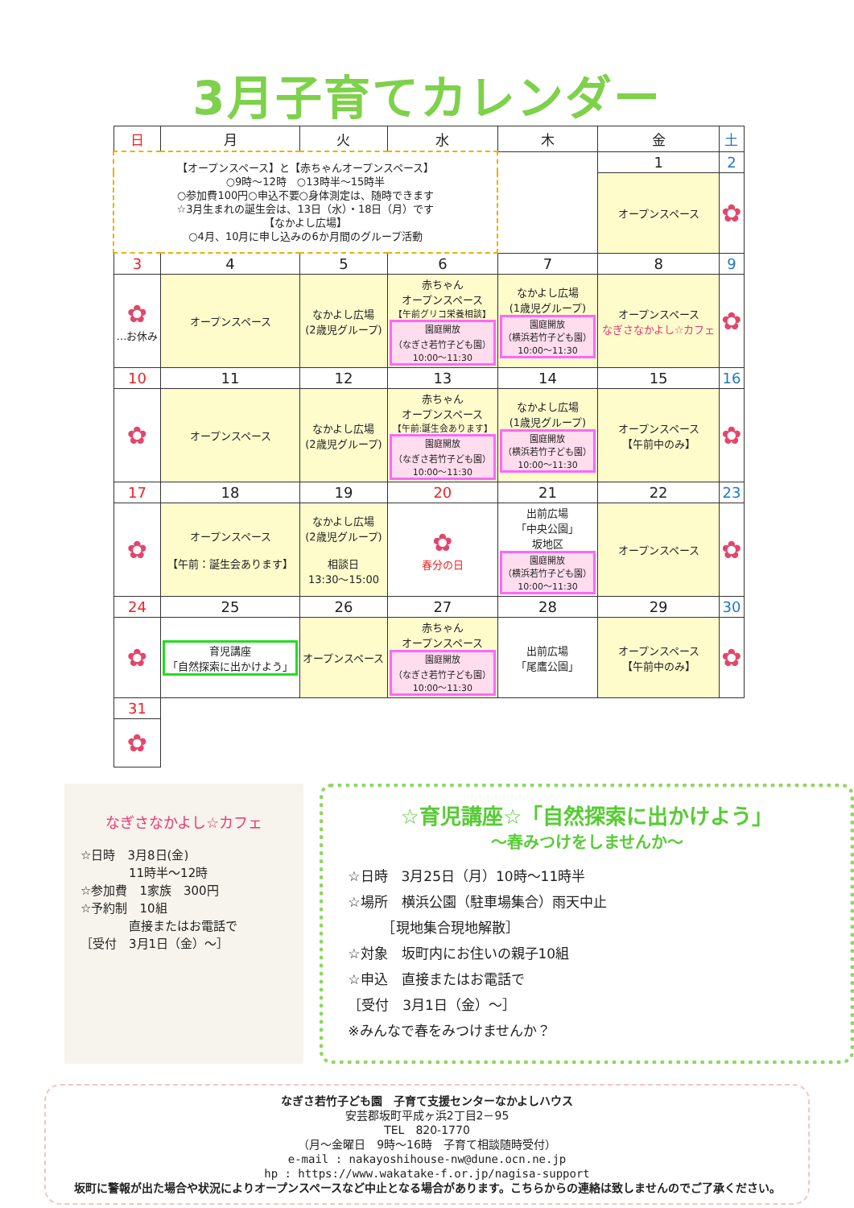3月子育てカレンダー
| 日 | 月 | 火 | 水 | 木 | 金 | 土 |
| --- | --- | --- | --- | --- | --- | --- |
| 【オープンスペース】と【赤ちゃんオープンスペース】 ○9時～12時 ○13時半～15時半 ○参加費100円○申込不要○身体測定は、随時できます ☆3月生まれの誕生会は、13日（水）・18日（月）です 【なかよし広場】 ○4月、10月に申し込みの6か月間のグループ活動 | | | | | 1 | 2 |
| | | | | | オープンスペース | ✿ |
| 3 | 4 | 5 | 6 | 7 | 8 | 9 |
| ✿ …お休み | オープンスペース | なかよし広場 (2歳児グループ) | 赤ちゃん オープンスペース 【午前グリコ栄養相談】 園庭開放 （なぎさ若竹子ども園） 10:00～11:30 | なかよし広場 (1歳児グループ) 園庭開放 （横浜若竹子ども園） 10:00～11:30 | オープンスペース なぎさなかよし☆カフェ | ✿ |
| 10 | 11 | 12 | 13 | 14 | 15 | 16 |
| ✿ | オープンスペース | なかよし広場 (2歳児グループ) | 赤ちゃん オープンスペース 【午前:誕生会あります】 園庭開放 （なぎさ若竹子ども園） 10:00～11:30 | なかよし広場 (1歳児グループ) 園庭開放 （横浜若竹子ども園） 10:00～11:30 | オープンスペース 【午前中のみ】 | ✿ |
| 17 | 18 | 19 | 20 | 21 | 22 | 23 |
| ✿ | オープンスペース 【午前：誕生会あります】 | なかよし広場 (2歳児グループ) 相談日 13:30～15:00 | ✿ 春分の日 | 出前広場 「中央公園」 坂地区 園庭開放 （横浜若竹子ども園） 10:00～11:30 | オープンスペース | ✿ |
| 24 | 25 | 26 | 27 | 28 | 29 | 30 |
| ✿ | 育児講座 「自然探索に出かけよう」 | オープンスペース | 赤ちゃん オープンスペース 園庭開放 （なぎさ若竹子ども園） 10:00～11:30 | 出前広場 「尾鷹公園」 | オープンスペース 【午前中のみ】 | ✿ |
| 31 | | | | | | |
| ✿ | | | | | | |
なぎさなかよし☆カフェ
☆日時　3月8日(金)
　　　　11時半～12時
☆参加費　1家族　300円
☆予約制　10組
　　　　直接またはお電話で
［受付　3月1日（金）～］
☆育児講座☆「自然探索に出かけよう」
～春みつけをしませんか～
☆日時　3月25日（月）10時～11時半
☆場所　横浜公園（駐車場集合）雨天中止
　　　［現地集合現地解散］
☆対象　坂町内にお住いの親子10組
☆申込　直接またはお電話で
［受付　3月1日（金）～］
※みんなで春をみつけませんか？
なぎさ若竹子ども園　子育て支援センターなかよしハウス
安芸郡坂町平成ヶ浜2丁目2－95
TEL　820-1770
（月～金曜日　9時～16時　子育て相談随時受付）
e-mail : nakayoshihouse-nw@dune.ocn.ne.jp
hp : https://www.wakatake-f.or.jp/nagisa-support
坂町に警報が出た場合や状況によりオープンスペースなど中止となる場合があります。こちらからの連絡は致しませんのでご了承ください。